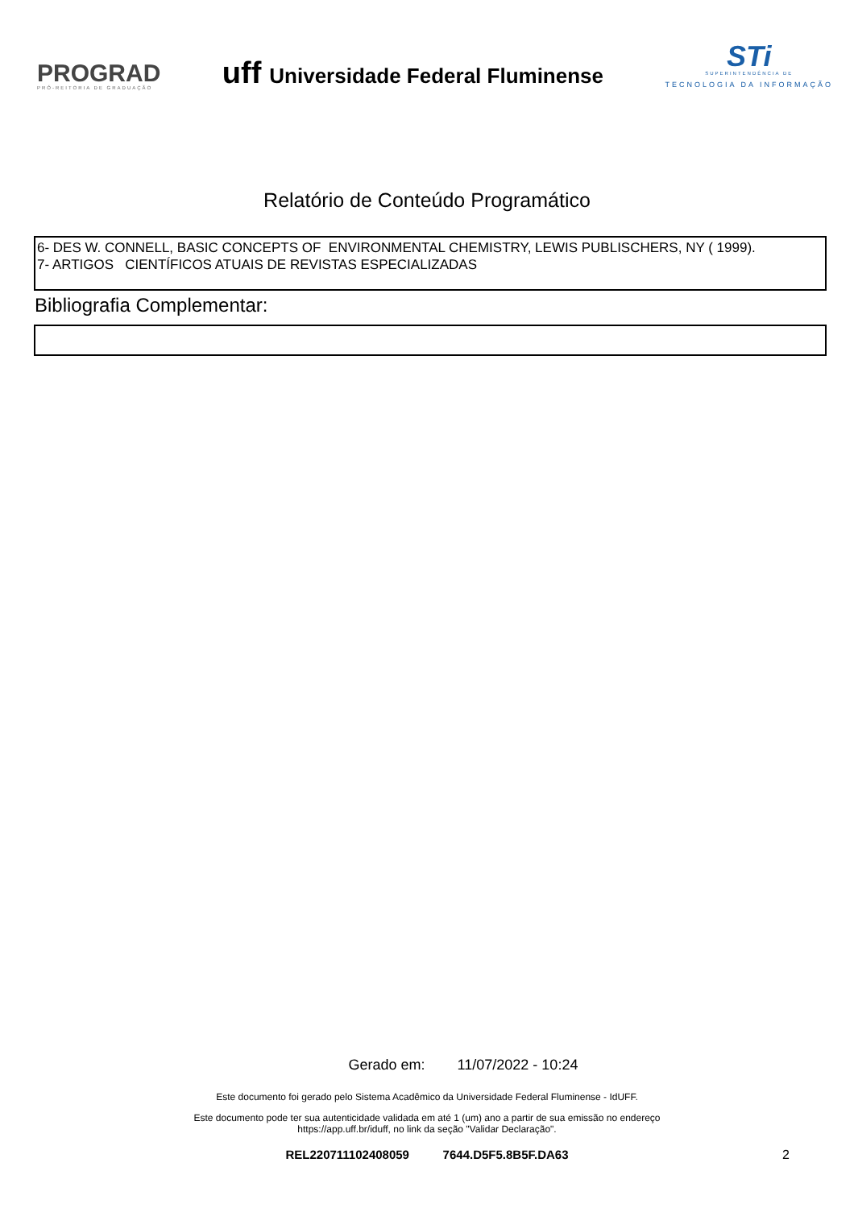PROGRAD
PRÓ-REITORIA DE GRADUAÇÃO
uff Universidade Federal Fluminense
STi
SUPERINTENDÊNCIA DE
TECNOLOGIA DA INFORMAÇÃO
Relatório de Conteúdo Programático
6- DES W. CONNELL, BASIC CONCEPTS OF ENVIRONMENTAL CHEMISTRY, LEWIS PUBLISCHERS, NY ( 1999).
7- ARTIGOS CIENTÍFICOS ATUAIS DE REVISTAS ESPECIALIZADAS
Bibliografia Complementar:
Gerado em: 11/07/2022 - 10:24
Este documento foi gerado pelo Sistema Acadêmico da Universidade Federal Fluminense - IdUFF.
Este documento pode ter sua autenticidade validada em até 1 (um) ano a partir de sua emissão no endereço
https://app.uff.br/iduff, no link da seção "Validar Declaração".
REL220711102408059 7644.D5F5.8B5F.DA63 2